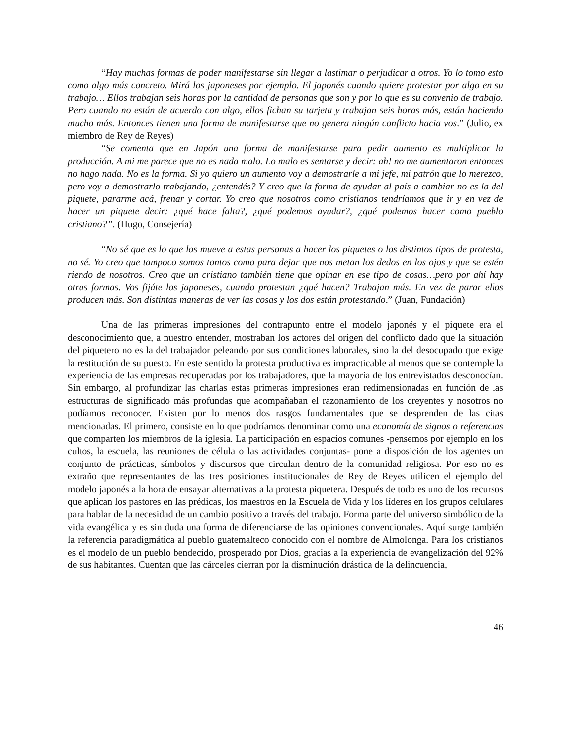“Hay muchas formas de poder manifestarse sin llegar a lastimar o perjudicar a otros. Yo lo tomo esto como algo más concreto. Mirá los japoneses por ejemplo. El japonés cuando quiere protestar por algo en su trabajo… Ellos trabajan seis horas por la cantidad de personas que son y por lo que es su convenio de trabajo. Pero cuando no están de acuerdo con algo, ellos fichan su tarjeta y trabajan seis horas más, están haciendo mucho más. Entonces tienen una forma de manifestarse que no genera ningún conflicto hacia vos.” (Julio, ex miembro de Rey de Reyes)
“Se comenta que en Japón una forma de manifestarse para pedir aumento es multiplicar la producción. A mi me parece que no es nada malo. Lo malo es sentarse y decir: ah! no me aumentaron entonces no hago nada. No es la forma. Si yo quiero un aumento voy a demostrarle a mi jefe, mi patrón que lo merezco, pero voy a demostrarlo trabajando, ¿entendés? Y creo que la forma de ayudar al país a cambiar no es la del piquete, pararme acá, frenar y cortar. Yo creo que nosotros como cristianos tendríamos que ir y en vez de hacer un piquete decir: ¿qué hace falta?, ¿qué podemos ayudar?, ¿qué podemos hacer como pueblo cristiano?”. (Hugo, Consejería)
“No sé que es lo que los mueve a estas personas a hacer los piquetes o los distintos tipos de protesta, no sé. Yo creo que tampoco somos tontos como para dejar que nos metan los dedos en los ojos y que se estén riendo de nosotros. Creo que un cristiano también tiene que opinar en ese tipo de cosas…pero por ahí hay otras formas. Vos fijáte los japoneses, cuando protestan ¿qué hacen? Trabajan más. En vez de parar ellos producen más. Son distintas maneras de ver las cosas y los dos están protestando.” (Juan, Fundación)
Una de las primeras impresiones del contrapunto entre el modelo japonés y el piquete era el desconocimiento que, a nuestro entender, mostraban los actores del origen del conflicto dado que la situación del piquetero no es la del trabajador peleando por sus condiciones laborales, sino la del desocupado que exige la restitución de su puesto. En este sentido la protesta productiva es impracticable al menos que se contemple la experiencia de las empresas recuperadas por los trabajadores, que la mayoría de los entrevistados desconocían. Sin embargo, al profundizar las charlas estas primeras impresiones eran redimensionadas en función de las estructuras de significado más profundas que acompañaban el razonamiento de los creyentes y nosotros no podíamos reconocer. Existen por lo menos dos rasgos fundamentales que se desprenden de las citas mencionadas. El primero, consiste en lo que podríamos denominar como una economía de signos o referencias que comparten los miembros de la iglesia. La participación en espacios comunes -pensemos por ejemplo en los cultos, la escuela, las reuniones de célula o las actividades conjuntas- pone a disposición de los agentes un conjunto de prácticas, símbolos y discursos que circulan dentro de la comunidad religiosa. Por eso no es extraño que representantes de las tres posiciones institucionales de Rey de Reyes utilicen el ejemplo del modelo japonés a la hora de ensayar alternativas a la protesta piquetera. Después de todo es uno de los recursos que aplican los pastores en las prédicas, los maestros en la Escuela de Vida y los líderes en los grupos celulares para hablar de la necesidad de un cambio positivo a través del trabajo. Forma parte del universo simbólico de la vida evangélica y es sin duda una forma de diferenciarse de las opiniones convencionales. Aquí surge también la referencia paradigmática al pueblo guatemalteco conocido con el nombre de Almolonga. Para los cristianos es el modelo de un pueblo bendecido, prosperado por Dios, gracias a la experiencia de evangelización del 92% de sus habitantes. Cuentan que las cárceles cierran por la disminución drástica de la delincuencia,
46